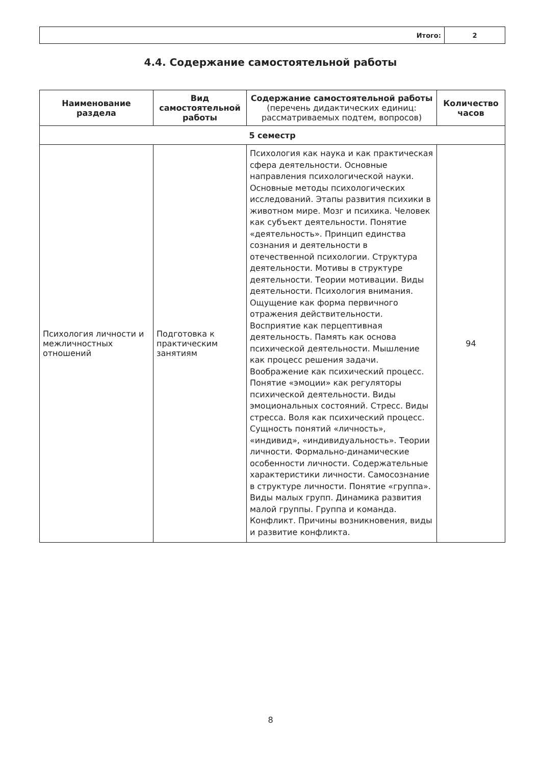| Итого: | 2 |
4.4. Содержание самостоятельной работы
| Наименование раздела | Вид самостоятельной работы | Содержание самостоятельной работы (перечень дидактических единиц: рассматриваемых подтем, вопросов) | Количество часов |
| --- | --- | --- | --- |
| 5 семестр | | | |
| Психология личности и межличностных отношений | Подготовка к практическим занятиям | Психология как наука и как практическая сфера деятельности. Основные направления психологической науки. Основные методы психологических исследований. Этапы развития психики в животном мире. Мозг и психика. Человек как субъект деятельности. Понятие «деятельность». Принцип единства сознания и деятельности в отечественной психологии. Структура деятельности. Мотивы в структуре деятельности. Теории мотивации. Виды деятельности. Психология внимания. Ощущение как форма первичного отражения действительности. Восприятие как перцептивная деятельность. Память как основа психической деятельности. Мышление как процесс решения задачи. Воображение как психический процесс. Понятие «эмоции» как регуляторы психической деятельности. Виды эмоциональных состояний. Стресс. Виды стресса. Воля как психический процесс. Сущность понятий «личность», «индивид», «индивидуальность». Теории личности. Формально-динамические особенности личности. Содержательные характеристики личности. Самосознание в структуре личности. Понятие «группа». Виды малых групп. Динамика развития малой группы. Группа и команда. Конфликт. Причины возникновения, виды и развитие конфликта. | 94 |
8